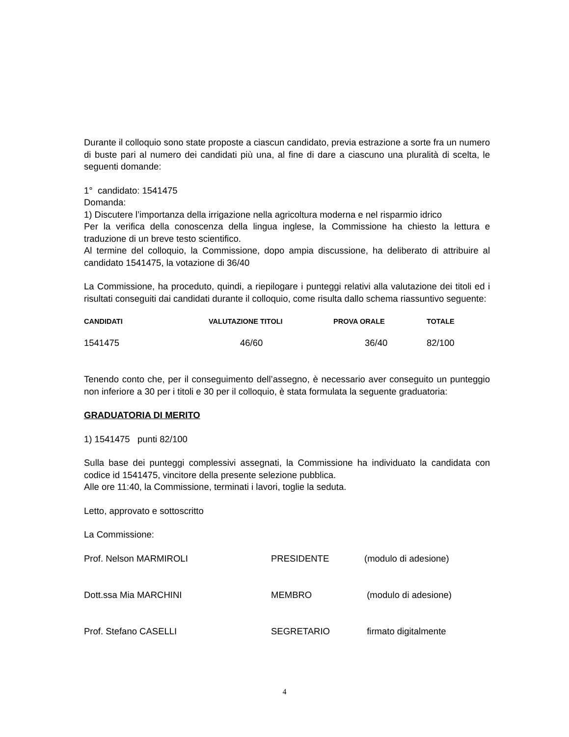Durante il colloquio sono state proposte a ciascun candidato, previa estrazione a sorte fra un numero di buste pari al numero dei candidati più una, al fine di dare a ciascuno una pluralità di scelta, le seguenti domande:
1° candidato: 1541475
Domanda:
1) Discutere l’importanza della irrigazione nella agricoltura moderna e nel risparmio idrico
Per la verifica della conoscenza della lingua inglese, la Commissione ha chiesto la lettura e traduzione di un breve testo scientifico.
Al termine del colloquio, la Commissione, dopo ampia discussione, ha deliberato di attribuire al candidato 1541475, la votazione di 36/40
La Commissione, ha proceduto, quindi, a riepilogare i punteggi relativi alla valutazione dei titoli ed i risultati conseguiti dai candidati durante il colloquio, come risulta dallo schema riassuntivo seguente:
| CANDIDATI | VALUTAZIONE TITOLI | PROVA ORALE | TOTALE |
| --- | --- | --- | --- |
| 1541475 | 46/60 | 36/40 | 82/100 |
Tenendo conto che, per il conseguimento dell’assegno, è necessario aver conseguito un punteggio non inferiore a 30 per i titoli e 30 per il colloquio, è stata formulata la seguente graduatoria:
GRADUATORIA DI MERITO
1) 1541475 punti 82/100
Sulla base dei punteggi complessivi assegnati, la Commissione ha individuato la candidata con codice id 1541475, vincitore della presente selezione pubblica.
Alle ore 11:40, la Commissione, terminati i lavori, toglie la seduta.
Letto, approvato e sottoscritto
La Commissione:
| Prof. Nelson MARMIROLI | PRESIDENTE | (modulo di adesione) |
| Dott.ssa Mia MARCHINI | MEMBRO | (modulo di adesione) |
| Prof. Stefano CASELLI | SEGRETARIO | firmato digitalmente |
4